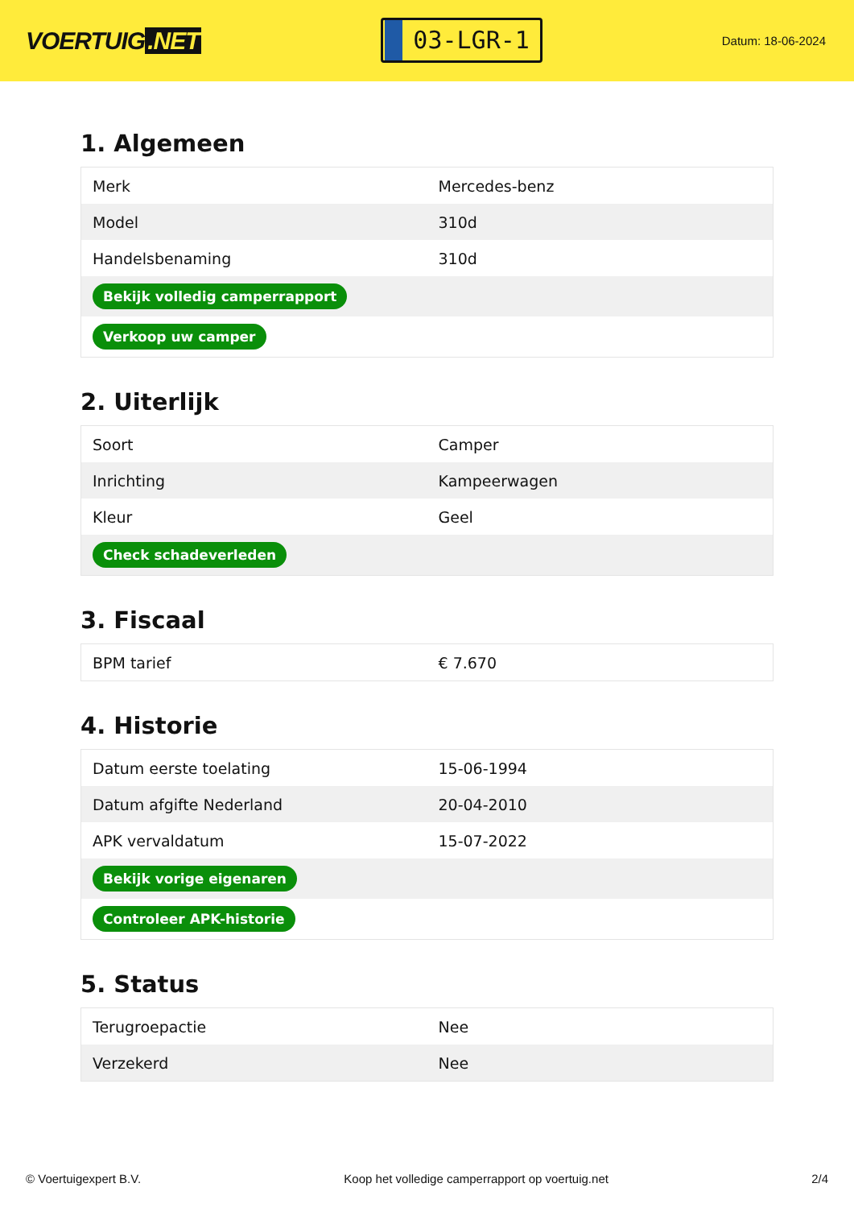VOERTUIG.NET
03-LGR-1
Datum: 18-06-2024
1. Algemeen
| Merk | Mercedes-benz |
| Model | 310d |
| Handelsbenaming | 310d |
| Bekijk volledig camperrapport | |
| Verkoop uw camper | |
2. Uiterlijk
| Soort | Camper |
| Inrichting | Kampeerwagen |
| Kleur | Geel |
| Check schadeverleden | |
3. Fiscaal
| BPM tarief | € 7.670 |
4. Historie
| Datum eerste toelating | 15-06-1994 |
| Datum afgifte Nederland | 20-04-2010 |
| APK vervaldatum | 15-07-2022 |
| Bekijk vorige eigenaren | |
| Controleer APK-historie | |
5. Status
| Terugroepactie | Nee |
| Verzekerd | Nee |
© Voertuigexpert B.V. Koop het volledige camperrapport op voertuig.net 2/4